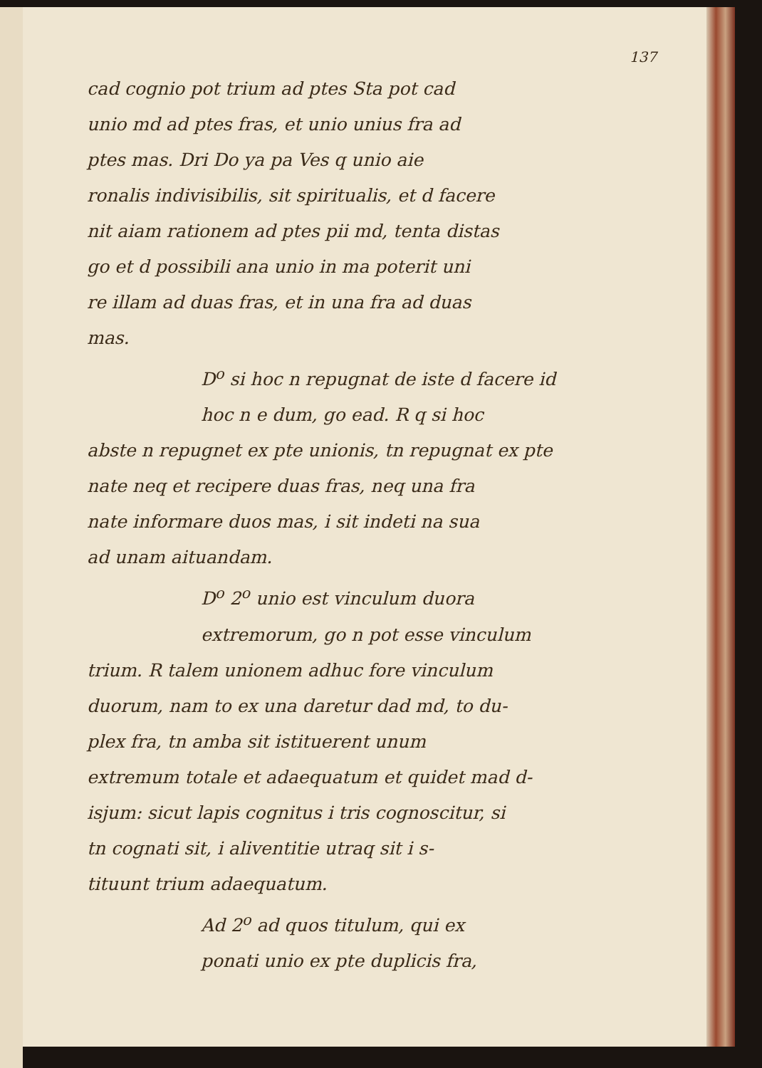137
cad cognio pot trium ad ptes Sta pot cad
unio md ad ptes fras, et unio unius fra ad
ptes mas. Dri Do ya pa Ves q unio aie
ronalis indivisibilis, sit spiritualis, et d facere
nit aiam rationem ad ptes pii md, tenta distas
go et d possibili ana unio in ma poterit uni
re illam ad duas fras, et in una fra ad duas
mas.
D<sup>o</sup> si hoc n repugnat de iste d facere id
hoc n e dum, go ead. R q si hoc
abste n repugnet ex pte unionis, tn repugnat ex pte
nate neq et recipere duas fras, neq una fra
nate informare duos mas, i sit indeti na sua
ad unam aituandam.
D<sup>o</sup> 2<sup>o</sup> unio est vinculum duora
extremorum, go n pot esse vinculum
trium. R talem unionem adhuc fore vinculum
duorum, nam to ex una daretur dad md, to du-
plex fra, tn amba sit istituerent unum
extremum totale et adaequatum et quidet mad d-
isjum: sicut lapis cognitus i tris cognoscitur, si
tn cognati sit, i aliventitie utraq sit i s-
tituunt trium adaequatum.
Ad 2<sup>o</sup> ad quos titulum, qui ex
ponati unio ex pte duplicis fra,